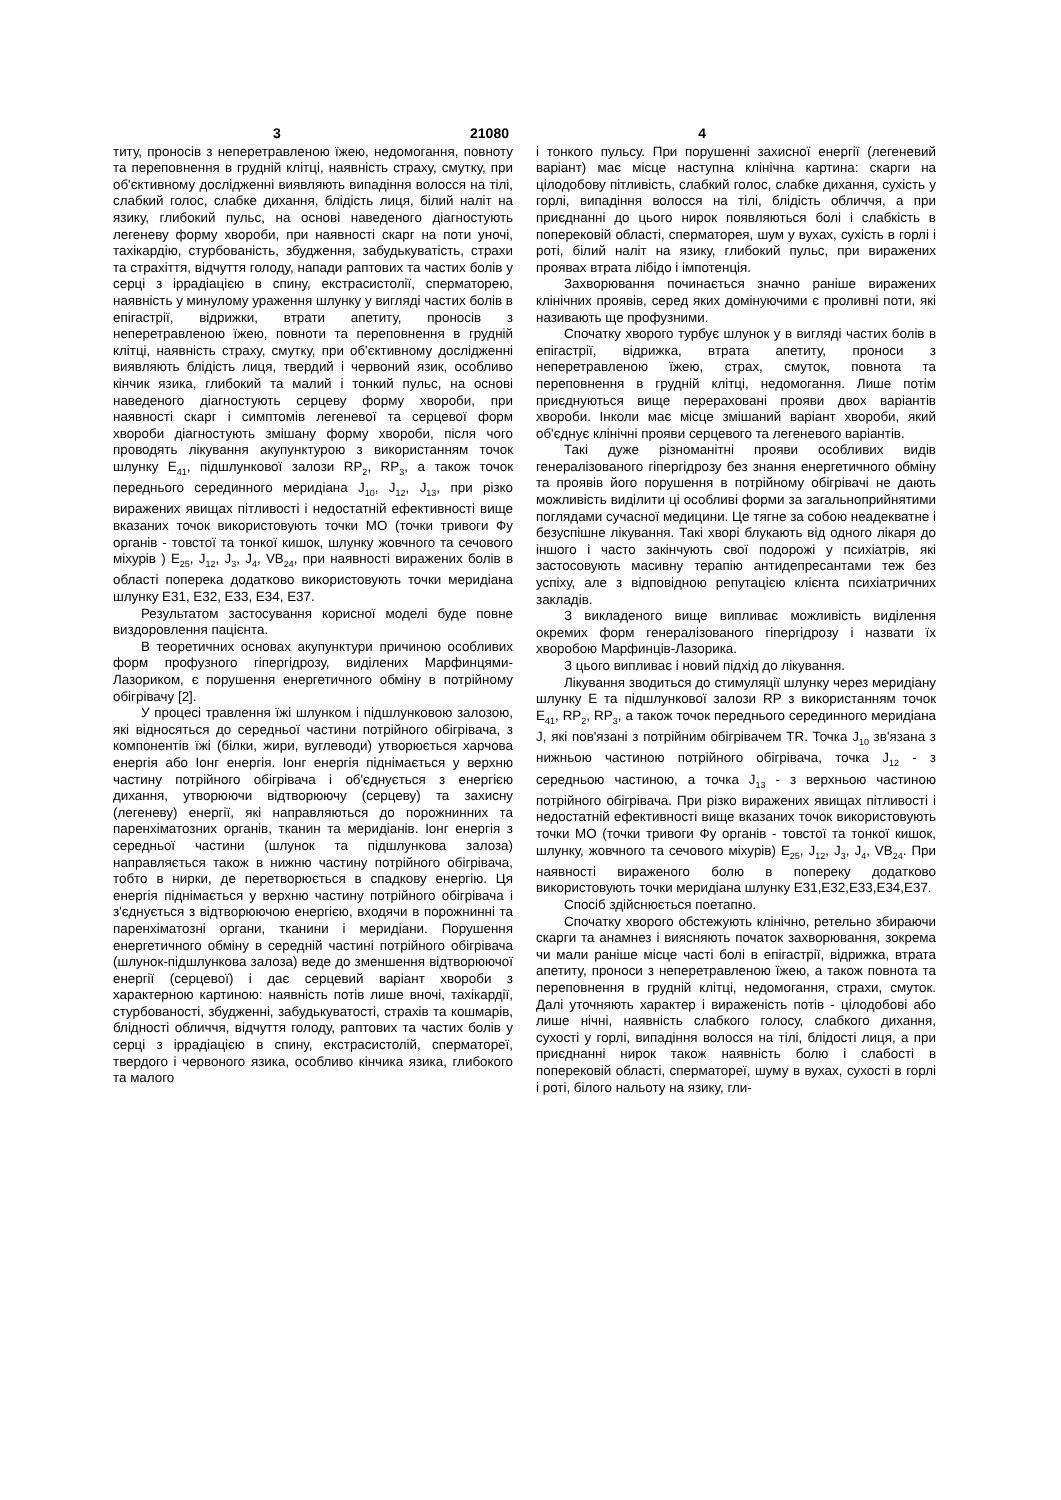3 21080 4
титу, проносів з неперетравленою їжею, недомогання, повноту та переповнення в грудній клітці, наявність страху, смутку, при об'єктивному дослідженні виявляють випадіння волосся на тілі, слабкий голос, слабке дихання, блідість лиця, білий наліт на язику, глибокий пульс, на основі наведеного діагностують легеневу форму хвороби, при наявності скарг на поти уночі, тахікардію, стурбованість, збудження, забудькуватість, страхи та страхіття, відчуття голоду, напади раптових та частих болів у серці з іррадіацією в спину, екстрасистолії, сперматорею, наявність у минулому ураження шлунку у вигляді частих болів в епігастрії, відрижки, втрати апетиту, проносів з неперетравленою їжею, повноти та переповнення в грудній клітці, наявність страху, смутку, при об'єктивному дослідженні виявляють блідість лиця, твердий і червоний язик, особливо кінчик язика, глибокий та малий і тонкий пульс, на основі наведеного діагностують серцеву форму хвороби, при наявності скарг і симптомів легеневої та серцевої форм хвороби діагностують змішану форму хвороби, після чого проводять лікування акупунктурою з використанням точок шлунку E<sub>41</sub>, підшлункової залози RP<sub>2</sub>, RP<sub>3</sub>, а також точок переднього серединного меридіана J<sub>10</sub>, J<sub>12</sub>, J<sub>13</sub>, при різко виражених явищах пітливості і недостатній ефективності вище вказаних точок використовують точки МО (точки тривоги Фу органів - товстої та тонкої кишок, шлунку жовчного та сечового міхурів ) E<sub>25</sub>, J<sub>12</sub>, J<sub>3</sub>, J<sub>4</sub>, VB<sub>24</sub>, при наявності виражених болів в області поперека додатково використовують точки меридіана шлунку Е31, Е32, Е33, Е34, Е37.
Результатом застосування корисної моделі буде повне виздоровлення пацієнта.
В теоретичних основах акупунктури причиною особливих форм профузного гіпергідрозу, виділених Марфинцями-Лазориком, є порушення енергетичного обміну в потрійному обігрівачу [2].
У процесі травлення їжі шлунком і підшлунковою залозою, які відносяться до середньої частини потрійного обігрівача, з компонентів їжі (білки, жири, вуглеводи) утворюється харчова енергія або Іонг енергія. Іонг енергія піднімається у верхню частину потрійного обігрівача і об'єднується з енергією дихання, утворюючи відтворюючу (серцеву) та захисну (легеневу) енергії, які направляються до порожнинних та паренхіматозних органів, тканин та меридіанів. Іонг енергія з середньої частини (шлунок та підшлункова залоза) направляється також в нижню частину потрійного обігрівача, тобто в нирки, де перетворюється в спадкову енергію. Ця енергія піднімається у верхню частину потрійного обігрівача і з'єднується з відтворюючою енергією, входячи в порожнинні та паренхіматозні органи, тканини і меридіани. Порушення енергетичного обміну в середній частині потрійного обігрівача (шлунок-підшлункова залоза) веде до зменшення відтворюючої енергії (серцевої) і дає серцевий варіант хвороби з характерною картиною: наявність потів лише вночі, тахікардії, стурбованості, збудженні, забудькуватості, страхів та кошмарів, блідності обличчя, відчуття голоду, раптових та частих болів у серці з іррадіацією в спину, екстрасистолій, сперматореї, твердого і червоного язика, особливо кінчика язика, глибокого та малого
і тонкого пульсу. При порушенні захисної енергії (легеневий варіант) має місце наступна клінічна картина: скарги на цілодобову пітливість, слабкий голос, слабке дихання, сухість у горлі, випадіння волосся на тілі, блідість обличчя, а при приєднанні до цього нирок появляються болі і слабкість в поперековій області, сперматорея, шум у вухах, сухість в горлі і роті, білий наліт на язику, глибокий пульс, при виражених проявах втрата лібідо і імпотенція.
Захворювання починається значно раніше виражених клінічних проявів, серед яких домінуючими є проливні поти, які називають ще профузними.
Спочатку хворого турбує шлунок у в вигляді частих болів в епігастрії, відрижка, втрата апетиту, проноси з неперетравленою їжею, страх, смуток, повнота та переповнення в грудній клітці, недомогання. Лише потім приєднуються вище перераховані прояви двох варіантів хвороби. Інколи має місце змішаний варіант хвороби, який об'єднує клінічні прояви серцевого та легеневого варіантів.
Такі дуже різноманітні прояви особливих видів генералізованого гіпергідрозу без знання енергетичного обміну та проявів його порушення в потрійному обігрівачі не дають можливість виділити ці особливі форми за загальноприйнятими поглядами сучасної медицини. Це тягне за собою неадекватне і безуспішне лікування. Такі хворі блукають від одного лікаря до іншого і часто закінчують свої подорожі у психіатрів, які застосовують масивну терапію антидепресантами теж без успіху, але з відповідною репутацією клієнта психіатричних закладів.
З викладеного вище випливає можливість виділення окремих форм генералізованого гіпергідрозу і назвати їх хворобою Марфинців-Лазорика.
З цього випливає і новий підхід до лікування.
Лікування зводиться до стимуляції шлунку через меридіану шлунку Е та підшлункової залози RP з використанням точок E<sub>41</sub>, RP<sub>2</sub>, RP<sub>3</sub>, а також точок переднього серединного меридіана J, які пов'язані з потрійним обігрівачем TR. Точка J<sub>10</sub> зв'язана з нижньою частиною потрійного обігрівача, точка J<sub>12</sub> - з середньою частиною, а точка J<sub>13</sub> - з верхньою частиною потрійного обігрівача. При різко виражених явищах пітливості і недостатній ефективності вище вказаних точок використовують точки МО (точки тривоги Фу органів - товстої та тонкої кишок, шлунку, жовчного та сечового міхурів) E<sub>25</sub>, J<sub>12</sub>, J<sub>3</sub>, J<sub>4</sub>, VB<sub>24</sub>. При наявності вираженого болю в попереку додатково використовують точки меридіана шлунку Е31,Е32,Е33,Е34,Е37.
Спосіб здійснюється поетапно.
Спочатку хворого обстежують клінічно, ретельно збираючи скарги та анамнез і виясняють початок захворювання, зокрема чи мали раніше місце часті болі в епігастрії, відрижка, втрата апетиту, проноси з неперетравленою їжею, а також повнота та переповнення в грудній клітці, недомогання, страхи, смуток. Далі уточняють характер і вираженість потів - цілодобові або лише нічні, наявність слабкого голосу, слабкого дихання, сухості у горлі, випадіння волосся на тілі, блідості лиця, а при приєднанні нирок також наявність болю і слабості в поперековій області, сперматореї, шуму в вухах, сухості в горлі і роті, білого нальоту на язику, гли-